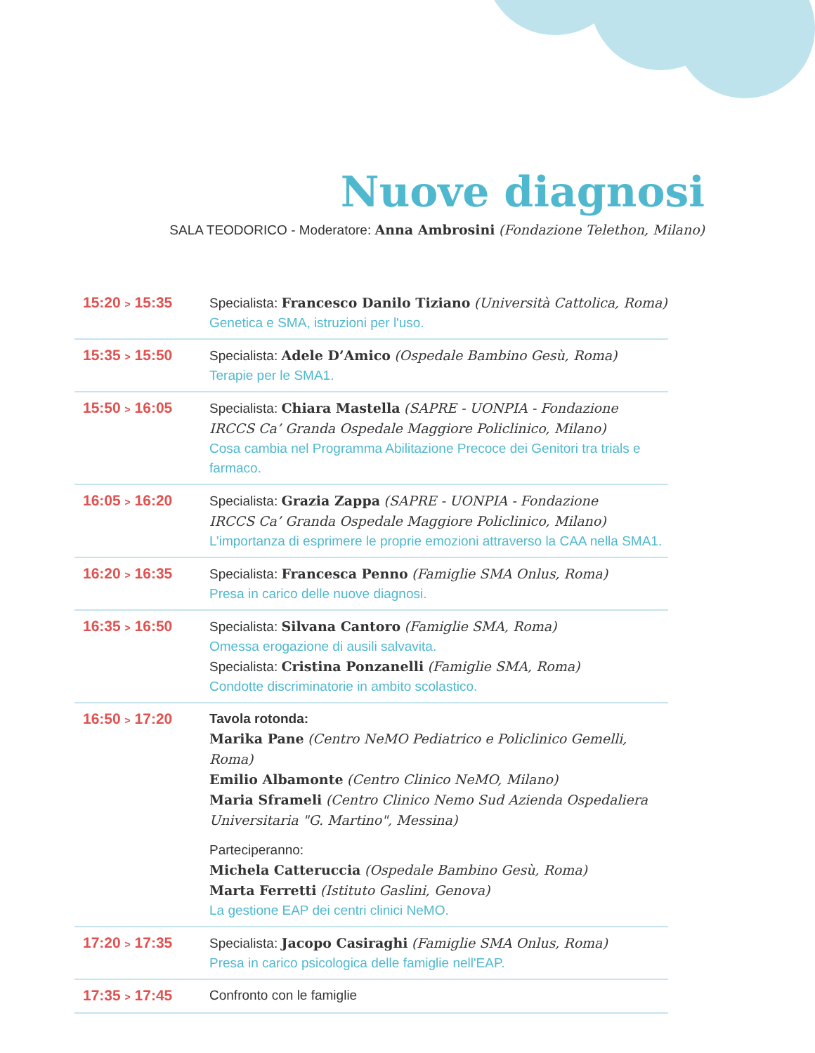Nuove diagnosi
SALA TEODORICO - Moderatore: Anna Ambrosini (Fondazione Telethon, Milano)
| 15:20 > 15:35 | Specialista: Francesco Danilo Tiziano (Università Cattolica, Roma) Genetica e SMA, istruzioni per l'uso. |
| 15:35 > 15:50 | Specialista: Adele D’Amico (Ospedale Bambino Gesù, Roma) Terapie per le SMA1. |
| 15:50 > 16:05 | Specialista: Chiara Mastella (SAPRE - UONPIA - Fondazione IRCCS Ca’ Granda Ospedale Maggiore Policlinico, Milano) Cosa cambia nel Programma Abilitazione Precoce dei Genitori tra trials e farmaco. |
| 16:05 > 16:20 | Specialista: Grazia Zappa (SAPRE - UONPIA - Fondazione IRCCS Ca’ Granda Ospedale Maggiore Policlinico, Milano) L’importanza di esprimere le proprie emozioni attraverso la CAA nella SMA1. |
| 16:20 > 16:35 | Specialista: Francesca Penno (Famiglie SMA Onlus, Roma) Presa in carico delle nuove diagnosi. |
| 16:35 > 16:50 | Specialista: Silvana Cantoro (Famiglie SMA, Roma) Omessa erogazione di ausili salvavita. Specialista: Cristina Ponzanelli (Famiglie SMA, Roma) Condotte discriminatorie in ambito scolastico. |
| 16:50 > 17:20 | Tavola rotonda: Marika Pane (Centro NeMO Pediatrico e Policlinico Gemelli, Roma) Emilio Albamonte (Centro Clinico NeMO, Milano) Maria Sframeli (Centro Clinico Nemo Sud Azienda Ospedaliera Universitaria "G. Martino", Messina) Parteciperanno: Michela Catteruccia (Ospedale Bambino Gesù, Roma) Marta Ferretti (Istituto Gaslini, Genova) La gestione EAP dei centri clinici NeMO. |
| 17:20 > 17:35 | Specialista: Jacopo Casiraghi (Famiglie SMA Onlus, Roma) Presa in carico psicologica delle famiglie nell'EAP. |
| 17:35 > 17:45 | Confronto con le famiglie |